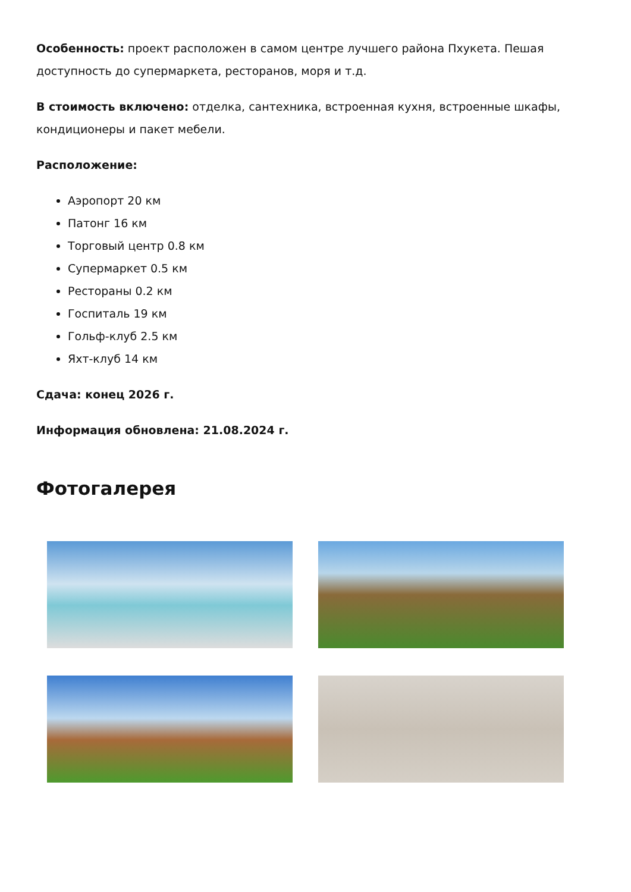Особенность: проект расположен в самом центре лучшего района Пхукета. Пешая доступность до супермаркета, ресторанов, моря и т.д.
В стоимость включено: отделка, сантехника, встроенная кухня, встроенные шкафы, кондиционеры и пакет мебели.
Расположение:
Аэропорт 20 км
Патонг 16 км
Торговый центр 0.8 км
Супермаркет 0.5 км
Рестораны 0.2 км
Госпиталь 19 км
Гольф-клуб 2.5 км
Яхт-клуб 14 км
Сдача: конец 2026 г.
Информация обновлена: 21.08.2024 г.
Фотогалерея